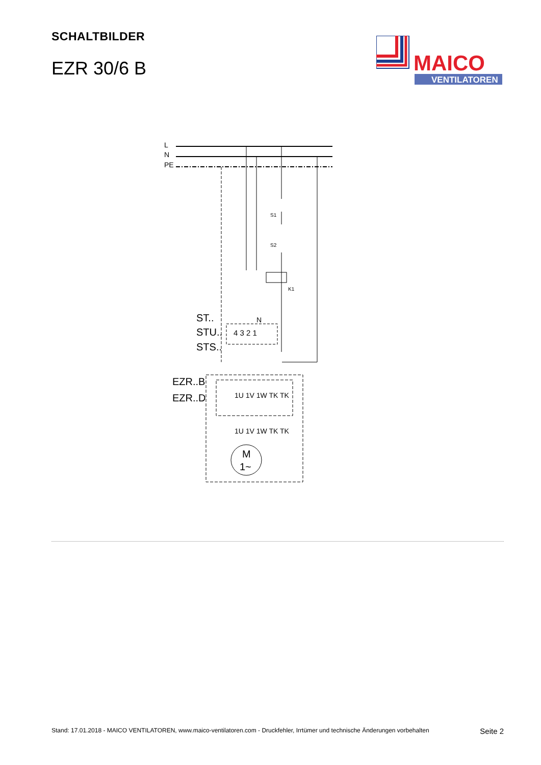SCHALTBILDER
EZR 30/6 B
MAICO
VENTILATOREN
L
N
PE
S1
S2
K1
ST..
STU..
STS..
EZR..B
EZR..D
N
4 3 2 1
1U 1V 1W TK TK
1U 1V 1W TK TK
M
1~
Stand: 17.01.2018 - MAICO VENTILATOREN, www.maico-ventilatoren.com - Druckfehler, Irrtümer und technische Änderungen vorbehalten Seite 2